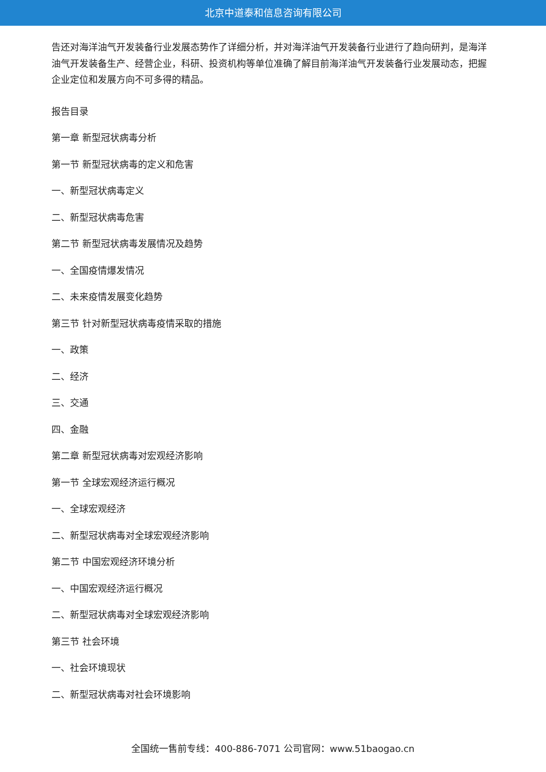北京中道泰和信息咨询有限公司
告还对海洋油气开发装备行业发展态势作了详细分析，并对海洋油气开发装备行业进行了趋向研判，是海洋油气开发装备生产、经营企业，科研、投资机构等单位准确了解目前海洋油气开发装备行业发展动态，把握企业定位和发展方向不可多得的精品。
报告目录
第一章 新型冠状病毒分析
第一节 新型冠状病毒的定义和危害
一、新型冠状病毒定义
二、新型冠状病毒危害
第二节 新型冠状病毒发展情况及趋势
一、全国疫情爆发情况
二、未来疫情发展变化趋势
第三节 针对新型冠状病毒疫情采取的措施
一、政策
二、经济
三、交通
四、金融
第二章 新型冠状病毒对宏观经济影响
第一节 全球宏观经济运行概况
一、全球宏观经济
二、新型冠状病毒对全球宏观经济影响
第二节 中国宏观经济环境分析
一、中国宏观经济运行概况
二、新型冠状病毒对全球宏观经济影响
第三节 社会环境
一、社会环境现状
二、新型冠状病毒对社会环境影响
全国统一售前专线：400-886-7071 公司官网：www.51baogao.cn